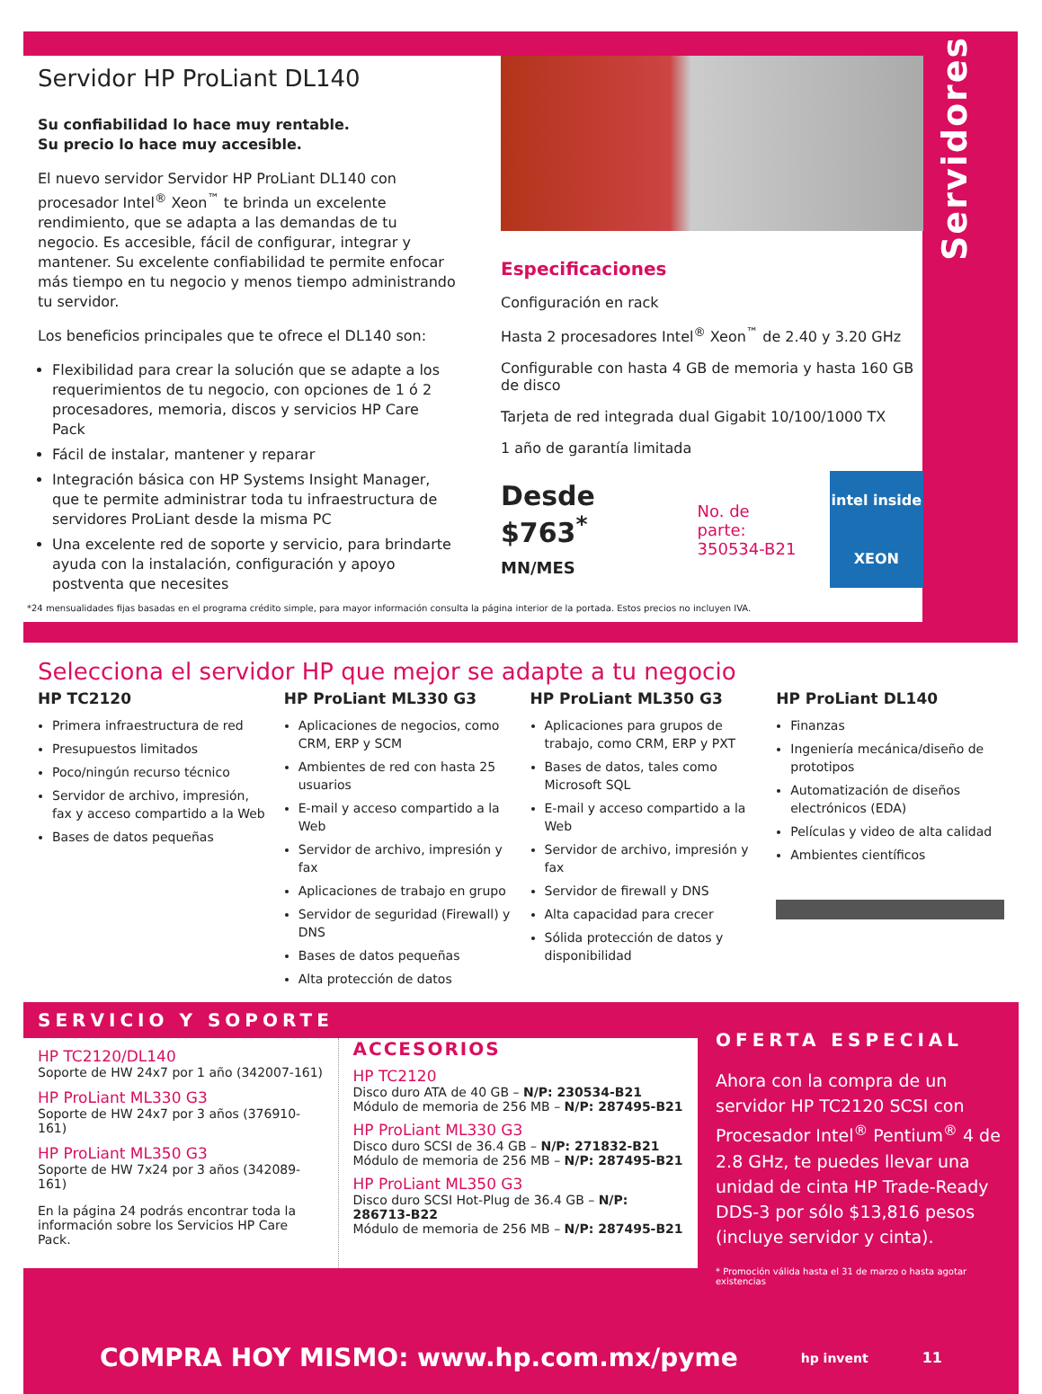Servidores
Servidor HP ProLiant DL140
Su confiabilidad lo hace muy rentable.
Su precio lo hace muy accesible.
El nuevo servidor Servidor HP ProLiant DL140 con procesador Intel<sup>®</sup> Xeon<sup>™</sup> te brinda un excelente rendimiento, que se adapta a las demandas de tu negocio. Es accesible, fácil de configurar, integrar y mantener. Su excelente confiabilidad te permite enfocar más tiempo en tu negocio y menos tiempo administrando tu servidor.
Los beneficios principales que te ofrece el DL140 son:
Flexibilidad para crear la solución que se adapte a los requerimientos de tu negocio, con opciones de 1 ó 2 procesadores, memoria, discos y servicios HP Care Pack
Fácil de instalar, mantener y reparar
Integración básica con HP Systems Insight Manager, que te permite administrar toda tu infraestructura de servidores ProLiant desde la misma PC
Una excelente red de soporte y servicio, para brindarte ayuda con la instalación, configuración y apoyo postventa que necesites
Especificaciones
Configuración en rack
Hasta 2 procesadores Intel<sup>®</sup> Xeon<sup>™</sup> de 2.40 y 3.20 GHz
Configurable con hasta 4 GB de memoria y hasta 160 GB de disco
Tarjeta de red integrada dual Gigabit 10/100/1000 TX
1 año de garantía limitada
Desde
$763<sup>*</sup> MN/MES
No. de parte:
350534-B21
intel inside
XEON
*24 mensualidades fijas basadas en el programa crédito simple, para mayor información consulta la página interior de la portada. Estos precios no incluyen IVA.
Selecciona el servidor HP que mejor se adapte a tu negocio
HP TC2120
Primera infraestructura de red
Presupuestos limitados
Poco/ningún recurso técnico
Servidor de archivo, impresión, fax y acceso compartido a la Web
Bases de datos pequeñas
HP ProLiant ML330 G3
Aplicaciones de negocios, como CRM, ERP y SCM
Ambientes de red con hasta 25 usuarios
E-mail y acceso compartido a la Web
Servidor de archivo, impresión y fax
Aplicaciones de trabajo en grupo
Servidor de seguridad (Firewall) y DNS
Bases de datos pequeñas
Alta protección de datos
HP ProLiant ML350 G3
Aplicaciones para grupos de trabajo, como CRM, ERP y PXT
Bases de datos, tales como Microsoft SQL
E-mail y acceso compartido a la Web
Servidor de archivo, impresión y fax
Servidor de firewall y DNS
Alta capacidad para crecer
Sólida protección de datos y disponibilidad
HP ProLiant DL140
Finanzas
Ingeniería mecánica/diseño de prototipos
Automatización de diseños electrónicos (EDA)
Películas y video de alta calidad
Ambientes científicos
SERVICIO Y SOPORTE
HP TC2120/DL140
Soporte de HW 24x7 por 1 año (342007-161)
HP ProLiant ML330 G3
Soporte de HW 24x7 por 3 años (376910-161)
HP ProLiant ML350 G3
Soporte de HW 7x24 por 3 años (342089-161)
En la página 24 podrás encontrar toda la información sobre los Servicios HP Care Pack.
ACCESORIOS
HP TC2120
Disco duro ATA de 40 GB – N/P: 230534-B21
Módulo de memoria de 256 MB – N/P: 287495-B21
HP ProLiant ML330 G3
Disco duro SCSI de 36.4 GB – N/P: 271832-B21
Módulo de memoria de 256 MB – N/P: 287495-B21
HP ProLiant ML350 G3
Disco duro SCSI Hot-Plug de 36.4 GB – N/P: 286713-B22
Módulo de memoria de 256 MB – N/P: 287495-B21
OFERTA ESPECIAL
Ahora con la compra de un servidor HP TC2120 SCSI con Procesador Intel<sup>®</sup> Pentium<sup>®</sup> 4 de 2.8 GHz, te puedes llevar una unidad de cinta HP Trade-Ready DDS-3 por sólo $13,816 pesos (incluye servidor y cinta).
* Promoción válida hasta el 31 de marzo o hasta agotar existencias
COMPRA HOY MISMO: www.hp.com.mx/pyme hp invent 11